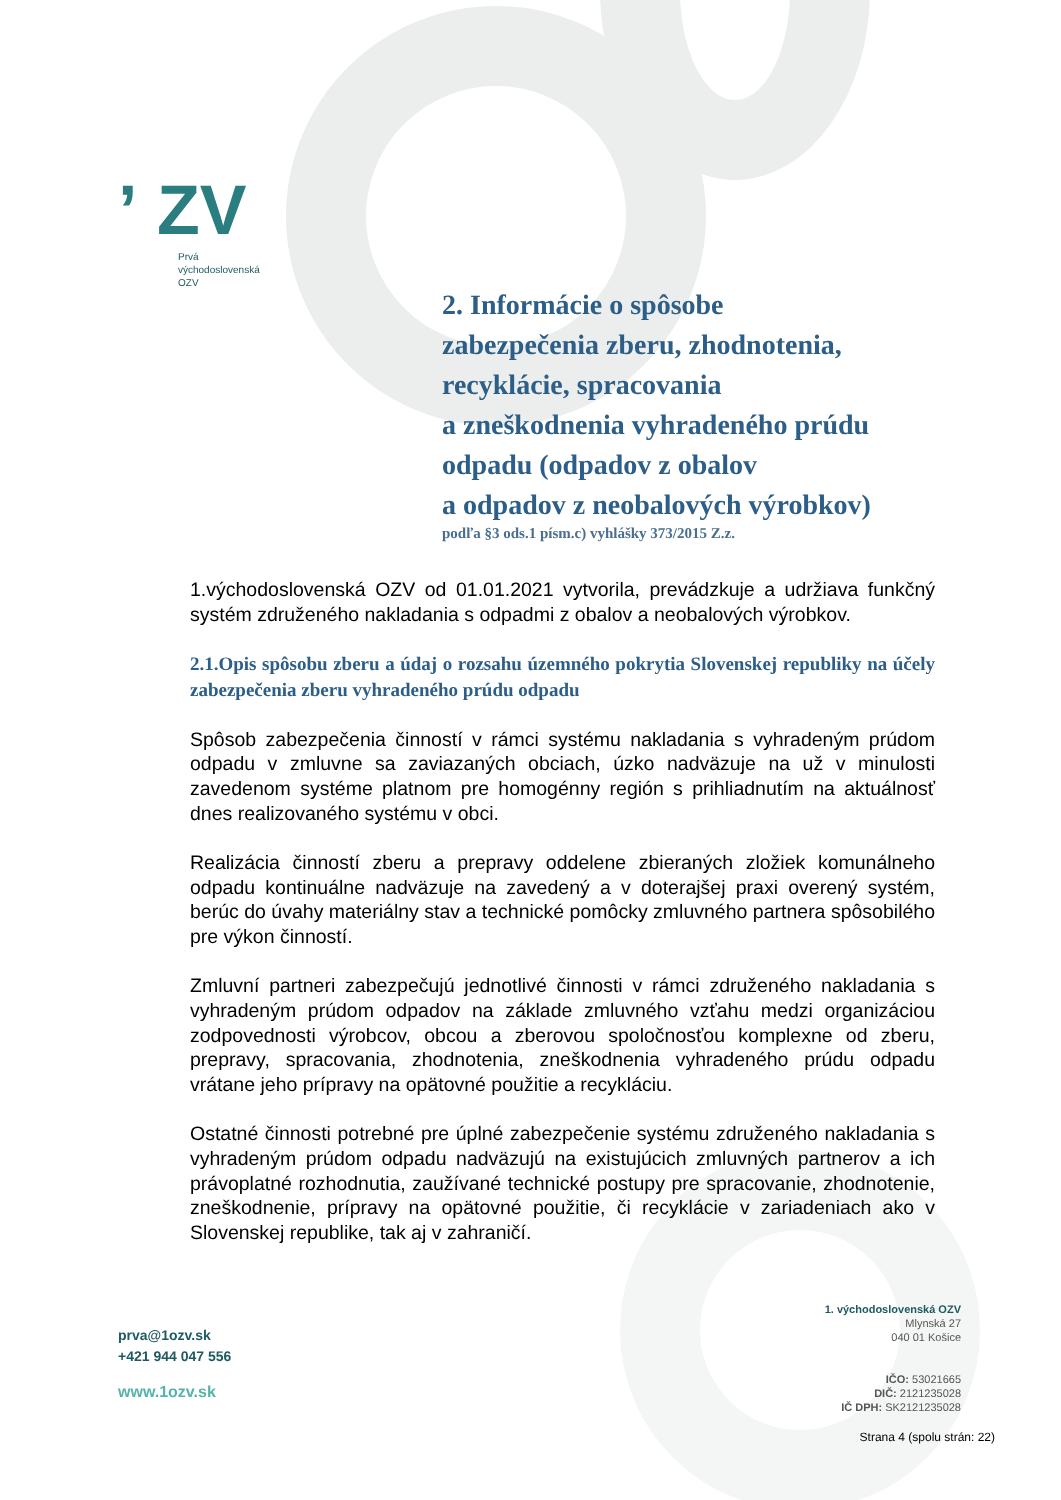ʼ ZV
Prvá
východoslovenská
OZV
2. Informácie o spôsobe
zabezpečenia zberu, zhodnotenia,
recyklácie, spracovania
a zneškodnenia vyhradeného prúdu
odpadu (odpadov z obalov
a odpadov z neobalových výrobkov)
podľa §3 ods.1 písm.c) vyhlášky 373/2015 Z.z.
1.východoslovenská OZV od 01.01.2021 vytvorila, prevádzkuje a udržiava funkčný systém združeného nakladania s odpadmi z obalov a neobalových výrobkov.
2.1.Opis spôsobu zberu a údaj o rozsahu územného pokrytia Slovenskej republiky na účely zabezpečenia zberu vyhradeného prúdu odpadu
Spôsob zabezpečenia činností v rámci systému nakladania s vyhradeným prúdom odpadu v zmluvne sa zaviazaných obciach, úzko nadväzuje na už v minulosti zavedenom systéme platnom pre homogénny región s prihliadnutím na aktuálnosť dnes realizovaného systému v obci.
Realizácia činností zberu a prepravy oddelene zbieraných zložiek komunálneho odpadu kontinuálne nadväzuje na zavedený a v doterajšej praxi overený systém, berúc do úvahy materiálny stav a technické pomôcky zmluvného partnera spôsobilého pre výkon činností.
Zmluvní partneri zabezpečujú jednotlivé činnosti v rámci združeného nakladania s vyhradeným prúdom odpadov na základe zmluvného vzťahu medzi organizáciou zodpovednosti výrobcov, obcou a zberovou spoločnosťou komplexne od zberu, prepravy, spracovania, zhodnotenia, zneškodnenia vyhradeného prúdu odpadu vrátane jeho prípravy na opätovné použitie a recykláciu.
Ostatné činnosti potrebné pre úplné zabezpečenie systému združeného nakladania s vyhradeným prúdom odpadu nadväzujú na existujúcich zmluvných partnerov a ich právoplatné rozhodnutia, zaužívané technické postupy pre spracovanie, zhodnotenie, zneškodnenie, prípravy na opätovné použitie, či recyklácie v zariadeniach ako v Slovenskej republike, tak aj v zahraničí.
prva@1ozv.sk
+421 944 047 556
www.1ozv.sk
1. východoslovenská OZV
Mlynská 27
040 01 Košice
IČO: 53021665
DIČ: 2121235028
IČ DPH: SK2121235028
Strana 4 (spolu strán: 22)